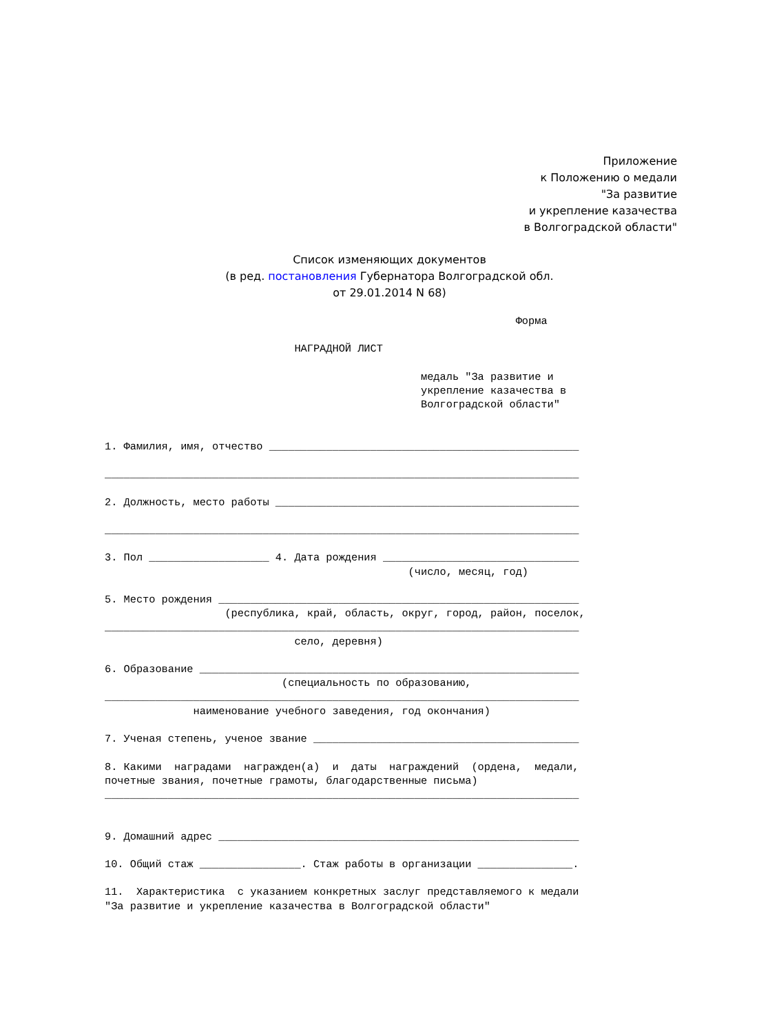Приложение
к Положению о медали
"За развитие
и укрепление казачества
в Волгоградской области"
Список изменяющих документов
(в ред. постановления Губернатора Волгоградской обл.
от 29.01.2014 N 68)
                                                                 Форма

                              НАГРАДНОЙ ЛИСТ

                                                  медаль "За развитие и
                                                  укрепление казачества в
                                                  Волгоградской области"


1. Фамилия, имя, отчество _________________________________________________

___________________________________________________________________________

2. Должность, место работы ________________________________________________

___________________________________________________________________________

3. Пол ___________________ 4. Дата рождения _______________________________
                                                (число, месяц, год)

5. Место рождения _________________________________________________________
                   (республика, край, область, округ, город, район, поселок,
___________________________________________________________________________
                              село, деревня)

6. Образование ____________________________________________________________
                            (специальность по образованию,
___________________________________________________________________________
              наименование учебного заведения, год окончания)

7. Ученая степень, ученое звание __________________________________________

8. Какими  наградами  награжден(а)  и  даты  награждений  (ордена,  медали,
почетные звания, почетные грамоты, благодарственные письма)
___________________________________________________________________________


9. Домашний адрес _________________________________________________________

10. Общий стаж ________________. Стаж работы в организации _______________.

11.  Характеристика  с указанием конкретных заслуг представляемого к медали
"За развитие и укрепление казачества в Волгоградской области"